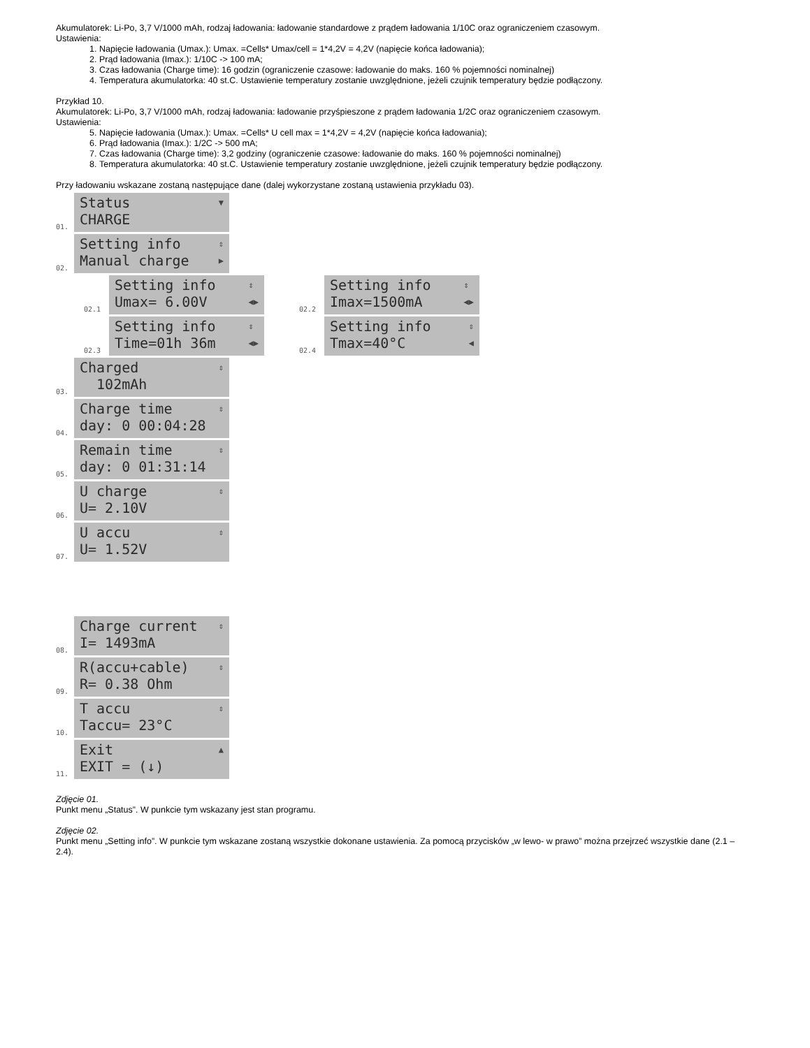Akumulatorek: Li-Po, 3,7 V/1000 mAh, rodzaj ładowania: ładowanie standardowe z prądem ładowania 1/10C oraz ograniczeniem czasowym.
Ustawienia:
1. Napięcie ładowania (Umax.): Umax. =Cells* Umax/cell = 1*4,2V = 4,2V (napięcie końca ładowania);
2. Prąd ładowania (Imax.): 1/10C -> 100 mA;
3. Czas ładowania (Charge time): 16 godzin (ograniczenie czasowe: ładowanie do maks. 160 % pojemności nominalnej)
4. Temperatura akumulatorka: 40 st.C. Ustawienie temperatury zostanie uwzględnione, jeżeli czujnik temperatury będzie podłączony.
Przykład 10.
Akumulatorek: Li-Po, 3,7 V/1000 mAh, rodzaj ładowania: ładowanie przyśpieszone z prądem ładowania 1/2C oraz ograniczeniem czasowym.
Ustawienia:
5. Napięcie ładowania (Umax.): Umax. =Cells* U cell max = 1*4,2V = 4,2V (napięcie końca ładowania);
6. Prąd ładowania (Imax.): 1/2C -> 500 mA;
7. Czas ładowania (Charge time): 3,2 godziny (ograniczenie czasowe: ładowanie do maks. 160 % pojemności nominalnej)
8. Temperatura akumulatorka: 40 st.C. Ustawienie temperatury zostanie uwzględnione, jeżeli czujnik temperatury będzie podłączony.
Przy ładowaniu wskazane zostaną następujące dane (dalej wykorzystane zostaną ustawienia przykładu 03).
01.
Status
CHARGE
▼
02.
Setting info
Manual charge
⇕
▶
02.1
Setting info
Umax= 6.00V
⇕
◀▶
02.2
Setting info
Imax=1500mA
⇕
◀▶
02.3
Setting info
Time=01h 36m
⇕
◀▶
02.4
Setting info
Tmax=40°C
⇕
◀
03.
Charged
102mAh
⇕
04.
Charge time
day: 0 00:04:28
⇕
05.
Remain time
day: 0 01:31:14
⇕
06.
U charge
U= 2.10V
⇕
07.
U accu
U= 1.52V
⇕
08.
Charge current
I= 1493mA
⇕
09.
R(accu+cable)
R= 0.38 Ohm
⇕
10.
T accu
Taccu= 23°C
⇕
11.
Exit
EXIT = (↓)
▲
Zdjęcie 01.
Punkt menu „Status”. W punkcie tym wskazany jest stan programu.
Zdjęcie 02.
Punkt menu „Setting info”. W punkcie tym wskazane zostaną wszystkie dokonane ustawienia. Za pomocą przycisków „w lewo- w prawo” można przejrzeć wszystkie dane (2.1 – 2.4).